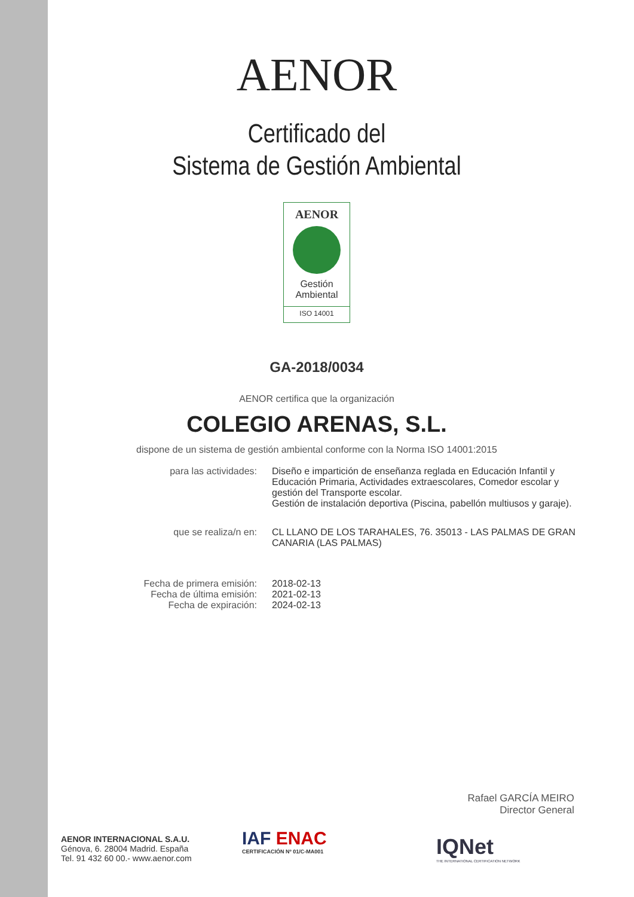AENOR
Certificado del
Sistema de Gestión Ambiental
AENOR
Gestión
Ambiental
ISO 14001
GA-2018/0034
AENOR certifica que la organización
COLEGIO ARENAS, S.L.
dispone de un sistema de gestión ambiental conforme con la Norma ISO 14001:2015
para las actividades: Diseño e impartición de enseñanza reglada en Educación Infantil y Educación Primaria, Actividades extraescolares, Comedor escolar y gestión del Transporte escolar.
Gestión de instalación deportiva (Piscina, pabellón multiusos y garaje).
que se realiza/n en: CL LLANO DE LOS TARAHALES, 76. 35013 - LAS PALMAS DE GRAN CANARIA (LAS PALMAS)
Fecha de primera emisión:
Fecha de última emisión:
Fecha de expiración:
2018-02-13
2021-02-13
2024-02-13
Rafael GARCÍA MEIRO
Director General
AENOR INTERNACIONAL S.A.U.
Génova, 6. 28004 Madrid. España
Tel. 91 432 60 00.- www.aenor.com
IAF ENAC
CERTIFICACIÓN Nº 01/C-MA001
IQNet
THE INTERNATIONAL CERTIFICATION NETWORK